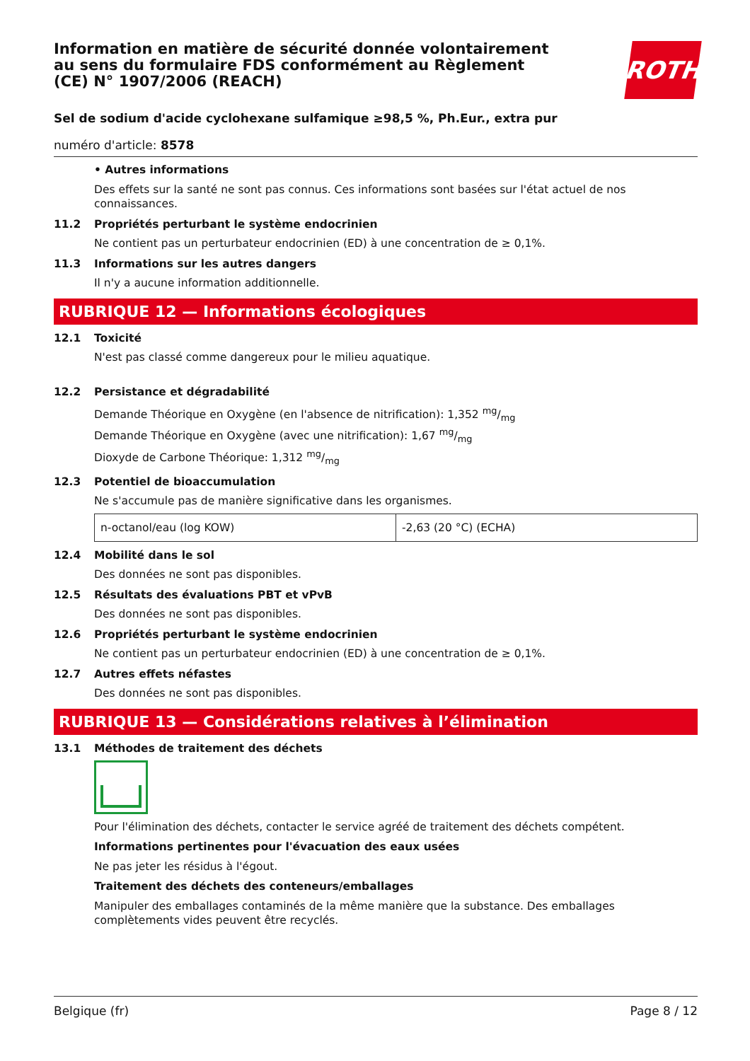ROTH
Information en matière de sécurité donnée volontairement au sens du formulaire FDS conformément au Règlement (CE) N° 1907/2006 (REACH)
Sel de sodium d'acide cyclohexane sulfamique ≥98,5 %, Ph.Eur., extra pur
numéro d'article: 8578
• Autres informations
Des effets sur la santé ne sont pas connus. Ces informations sont basées sur l'état actuel de nos connaissances.
11.2 Propriétés perturbant le système endocrinien
Ne contient pas un perturbateur endocrinien (ED) à une concentration de ≥ 0,1%.
11.3 Informations sur les autres dangers
Il n'y a aucune information additionnelle.
RUBRIQUE 12 — Informations écologiques
12.1 Toxicité
N'est pas classé comme dangereux pour le milieu aquatique.
12.2 Persistance et dégradabilité
Demande Théorique en Oxygène (en l'absence de nitrification): 1,352 mg/mg
Demande Théorique en Oxygène (avec une nitrification): 1,67 mg/mg
Dioxyde de Carbone Théorique: 1,312 mg/mg
12.3 Potentiel de bioaccumulation
Ne s'accumule pas de manière significative dans les organismes.
| n-octanol/eau (log KOW) | -2,63 (20 °C) (ECHA) |
12.4 Mobilité dans le sol
Des données ne sont pas disponibles.
12.5 Résultats des évaluations PBT et vPvB
Des données ne sont pas disponibles.
12.6 Propriétés perturbant le système endocrinien
Ne contient pas un perturbateur endocrinien (ED) à une concentration de ≥ 0,1%.
12.7 Autres effets néfastes
Des données ne sont pas disponibles.
RUBRIQUE 13 — Considérations relatives à l’élimination
13.1 Méthodes de traitement des déchets
Pour l'élimination des déchets, contacter le service agréé de traitement des déchets compétent.
Informations pertinentes pour l'évacuation des eaux usées
Ne pas jeter les résidus à l'égout.
Traitement des déchets des conteneurs/emballages
Manipuler des emballages contaminés de la même manière que la substance. Des emballages complètements vides peuvent être recyclés.
Belgique (fr) Page 8 / 12